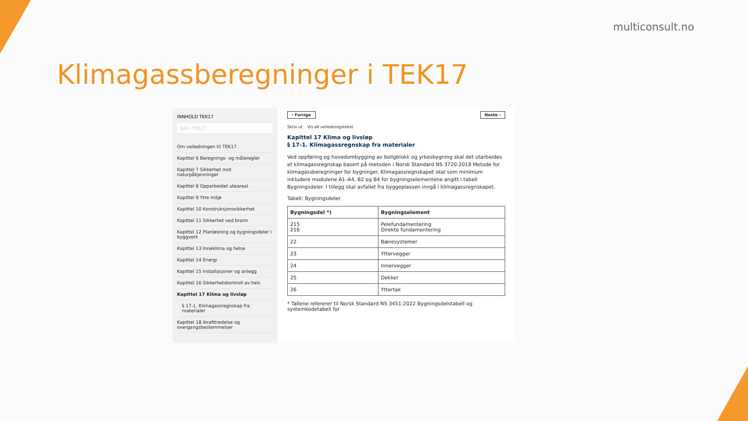multiconsult.no
Klimagassberegninger i TEK17
INNHOLD TEK17
Søk i TEK17
Om veiledningen til TEK17
Kapittel 6 Beregnings- og måleregler
Kapittel 7 Sikkerhet mot naturpåkjenninger
Kapittel 8 Opparbeidet uteareal
Kapittel 9 Ytre miljø
Kapittel 10 Konstruksjonssikkerhet
Kapittel 11 Sikkerhet ved brann
Kapittel 12 Planløsning og bygningsdeler i byggverk
Kapittel 13 Inneklima og helse
Kapittel 14 Energi
Kapittel 15 Installasjoner og anlegg
Kapittel 16 Sikkerhetskontroll av heis
Kapittel 17 Klima og livsløp
§ 17-1. Klimagassregnskap fra materialer
Kapittel 18 Ikrafttredelse og overgangsbestemmelser
‹ Forrige Neste ›
Skriv ut Vis all veiledningstekst
Kapittel 17 Klima og livsløp
§ 17-1. Klimagassregnskap fra materialer
Ved oppføring og hovedombygging av boligblokk og yrkesbygning skal det utarbeides et klimagassregnskap basert på metoden i Norsk Standard NS 3720:2018 Metode for klimagassberegninger for bygninger. Klimagassregnskapet skal som minimum inkludere modulene A1–A4, B2 og B4 for bygningselementene angitt i tabell Bygningsdeler. I tillegg skal avfallet fra byggeplassen inngå i klimagassregnskapet.
Tabell: Bygningsdeler
| Bygningsdel *) | Bygningselement |
| --- | --- |
| 215 216 | Pelefundamentering Direkte fundamentering |
| 22 | Bæresystemer |
| 23 | Yttervegger |
| 24 | Innervegger |
| 25 | Dekker |
| 26 | Yttertak |
* Tallene refererer til Norsk Standard NS 3451:2022 Bygningsdelstabell og systemkodetabell for